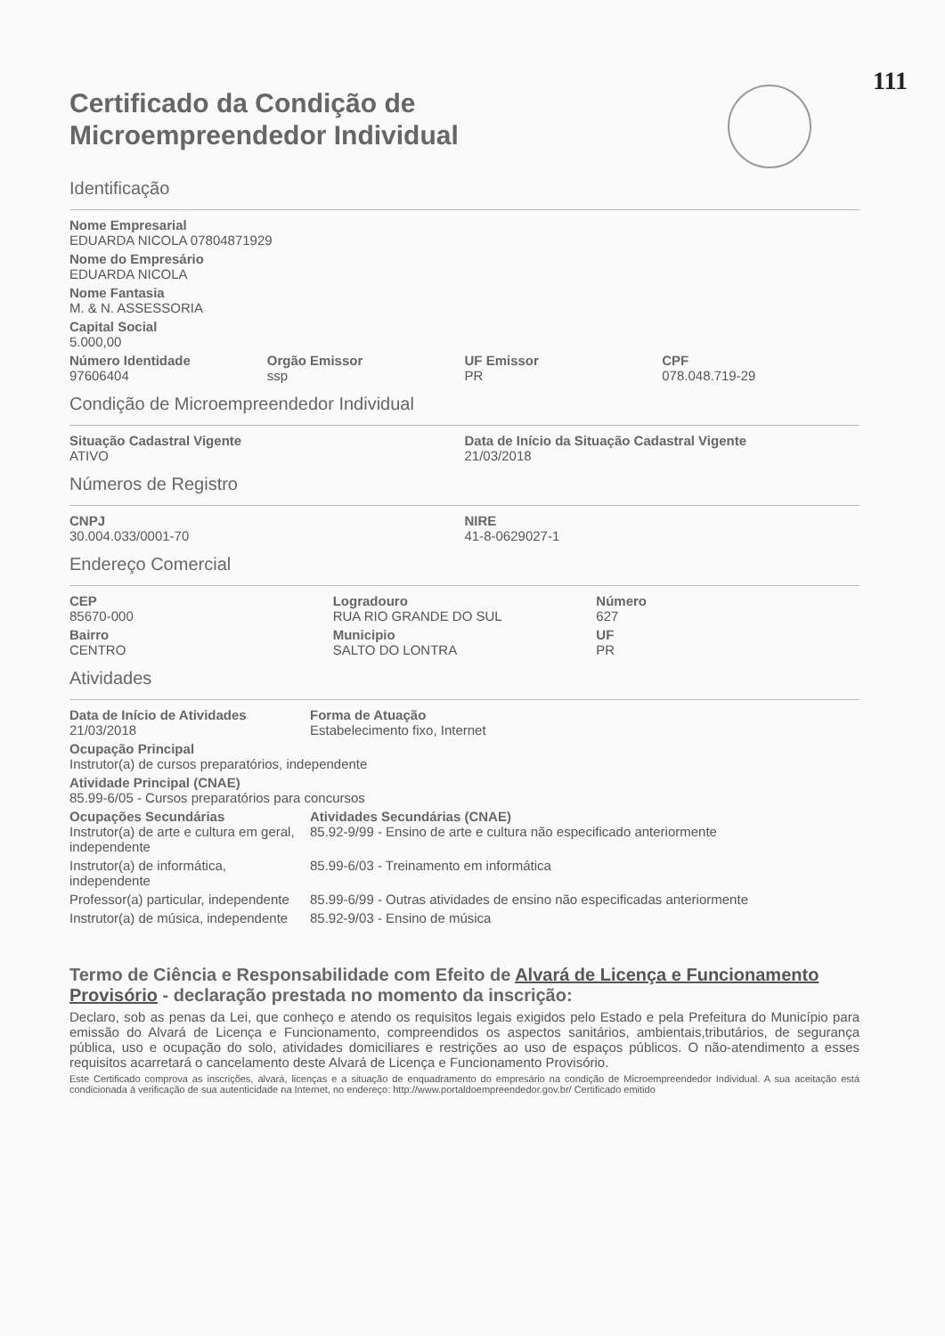111
Certificado da Condição de
Microempreendedor Individual
Identificação
Nome Empresarial
EDUARDA NICOLA 07804871929
Nome do Empresário
EDUARDA NICOLA
Nome Fantasia
M. & N. ASSESSORIA
Capital Social
5.000,00
Número Identidade
97606404
Orgão Emissor
ssp
UF Emissor
PR
CPF
078.048.719-29
Condição de Microempreendedor Individual
Situação Cadastral Vigente
ATIVO
Data de Início da Situação Cadastral Vigente
21/03/2018
Números de Registro
CNPJ
30.004.033/0001-70
NIRE
41-8-0629027-1
Endereço Comercial
CEP
85670-000
Bairro
CENTRO
Logradouro
RUA RIO GRANDE DO SUL
Municipio
SALTO DO LONTRA
Número
627
UF
PR
Atividades
Data de Início de Atividades
21/03/2018
Forma de Atuação
Estabelecimento fixo, Internet
Ocupação Principal
Instrutor(a) de cursos preparatórios, independente
Atividade Principal (CNAE)
85.99-6/05 - Cursos preparatórios para concursos
Ocupações Secundárias Atividades Secundárias (CNAE)
Instrutor(a) de arte e cultura em geral, independente
85.92-9/99 - Ensino de arte e cultura não especificado anteriormente
Instrutor(a) de informática, independente
85.99-6/03 - Treinamento em informática
Professor(a) particular, independente
85.99-6/99 - Outras atividades de ensino não especificadas anteriormente
Instrutor(a) de música, independente
85.92-9/03 - Ensino de música
Termo de Ciência e Responsabilidade com Efeito de Alvará de Licença e Funcionamento Provisório - declaração prestada no momento da inscrição:
Declaro, sob as penas da Lei, que conheço e atendo os requisitos legais exigidos pelo Estado e pela Prefeitura do Município para emissão do Alvará de Licença e Funcionamento, compreendidos os aspectos sanitários, ambientais,tributários, de segurança pública, uso e ocupação do solo, atividades domiciliares e restrições ao uso de espaços públicos. O não-atendimento a esses requisitos acarretará o cancelamento deste Alvará de Licença e Funcionamento Provisório.
Este Certificado comprova as inscrições, alvará, licenças e a situação de enquadramento do empresário na condição de Microempreendedor Individual. A sua aceitação está condicionada à verificação de sua autenticidade na Internet, no endereço: http://www.portaldoempreendedor.gov.br/ Certificado emitido